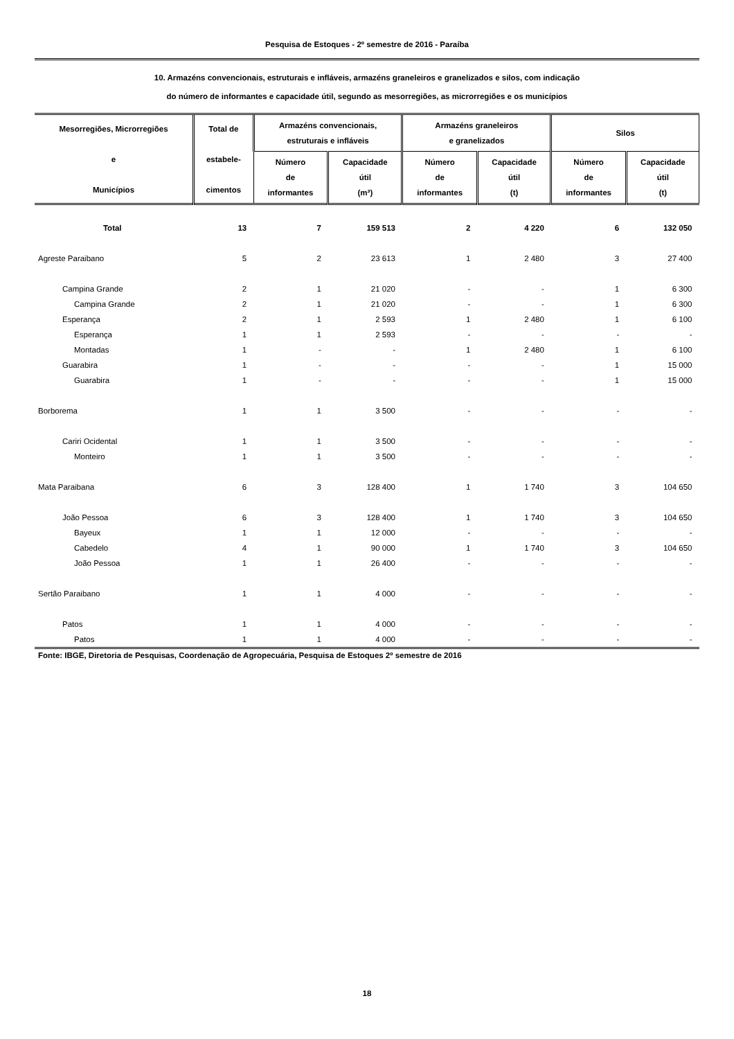Pesquisa de Estoques - 2º semestre de 2016 - Paraíba
10. Armazéns convencionais, estruturais e infláveis, armazéns graneleiros e granelizados e silos, com indicação
do número de informantes e capacidade útil, segundo as mesorregiões, as microrregiões e os municípios
| Mesorregiões, Microrregiões e Municípios | Total de estabele- cimentos | Armazéns convencionais, estruturais e infláveis | | Armazéns graneleiros e granelizados | | Silos | |
| --- | --- | --- | --- | --- | --- | --- | --- |
| | | Número de informantes | Capacidade útil (m³) | Número de informantes | Capacidade útil (t) | Número de informantes | Capacidade útil (t) |
| Total | 13 | 7 | 159 513 | 2 | 4 220 | 6 | 132 050 |
| Agreste Paraibano | 5 | 2 | 23 613 | 1 | 2 480 | 3 | 27 400 |
| Campina Grande | 2 | 1 | 21 020 | - | - | 1 | 6 300 |
| Campina Grande | 2 | 1 | 21 020 | - | - | 1 | 6 300 |
| Esperança | 2 | 1 | 2 593 | 1 | 2 480 | 1 | 6 100 |
| Esperança | 1 | 1 | 2 593 | - | - | - | - |
| Montadas | 1 | - | - | 1 | 2 480 | 1 | 6 100 |
| Guarabira | 1 | - | - | - | - | 1 | 15 000 |
| Guarabira | 1 | - | - | - | - | 1 | 15 000 |
| Borborema | 1 | 1 | 3 500 | - | - | - | - |
| Cariri Ocidental | 1 | 1 | 3 500 | - | - | - | - |
| Monteiro | 1 | 1 | 3 500 | - | - | - | - |
| Mata Paraibana | 6 | 3 | 128 400 | 1 | 1 740 | 3 | 104 650 |
| João Pessoa | 6 | 3 | 128 400 | 1 | 1 740 | 3 | 104 650 |
| Bayeux | 1 | 1 | 12 000 | - | - | - | - |
| Cabedelo | 4 | 1 | 90 000 | 1 | 1 740 | 3 | 104 650 |
| João Pessoa | 1 | 1 | 26 400 | - | - | - | - |
| Sertão Paraibano | 1 | 1 | 4 000 | - | - | - | - |
| Patos | 1 | 1 | 4 000 | - | - | - | - |
| Patos | 1 | 1 | 4 000 | - | - | - | - |
Fonte: IBGE, Diretoria de Pesquisas, Coordenação de Agropecuária, Pesquisa de Estoques 2º semestre de 2016
18